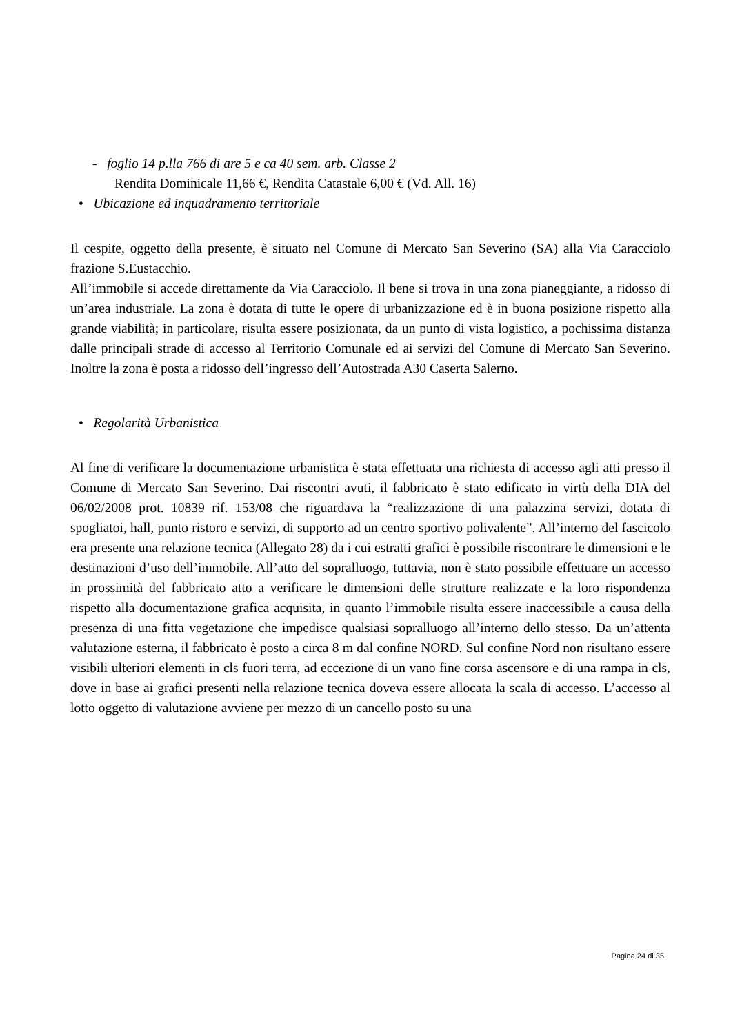- foglio 14 p.lla 766 di are 5 e ca 40 sem. arb. Classe 2
Rendita Dominicale 11,66 €, Rendita Catastale 6,00 € (Vd. All. 16)
• Ubicazione ed inquadramento territoriale
Il cespite, oggetto della presente, è situato nel Comune di Mercato San Severino (SA) alla Via Caracciolo frazione S.Eustacchio.
All’immobile si accede direttamente da Via Caracciolo. Il bene si trova in una zona pianeggiante, a ridosso di un’area industriale. La zona è dotata di tutte le opere di urbanizzazione ed è in buona posizione rispetto alla grande viabilità; in particolare, risulta essere posizionata, da un punto di vista logistico, a pochissima distanza dalle principali strade di accesso al Territorio Comunale ed ai servizi del Comune di Mercato San Severino. Inoltre la zona è posta a ridosso dell’ingresso dell’Autostrada A30 Caserta Salerno.
• Regolarità Urbanistica
Al fine di verificare la documentazione urbanistica è stata effettuata una richiesta di accesso agli atti presso il Comune di Mercato San Severino. Dai riscontri avuti, il fabbricato è stato edificato in virtù della DIA del 06/02/2008 prot. 10839 rif. 153/08 che riguardava la “realizzazione di una palazzina servizi, dotata di spogliatoi, hall, punto ristoro e servizi, di supporto ad un centro sportivo polivalente”. All’interno del fascicolo era presente una relazione tecnica (Allegato 28) da i cui estratti grafici è possibile riscontrare le dimensioni e le destinazioni d’uso dell’immobile. All’atto del sopralluogo, tuttavia, non è stato possibile effettuare un accesso in prossimità del fabbricato atto a verificare le dimensioni delle strutture realizzate e la loro rispondenza rispetto alla documentazione grafica acquisita, in quanto l’immobile risulta essere inaccessibile a causa della presenza di una fitta vegetazione che impedisce qualsiasi sopralluogo all’interno dello stesso. Da un’attenta valutazione esterna, il fabbricato è posto a circa 8 m dal confine NORD. Sul confine Nord non risultano essere visibili ulteriori elementi in cls fuori terra, ad eccezione di un vano fine corsa ascensore e di una rampa in cls, dove in base ai grafici presenti nella relazione tecnica doveva essere allocata la scala di accesso. L’accesso al lotto oggetto di valutazione avviene per mezzo di un cancello posto su una
Pagina 24 di 35